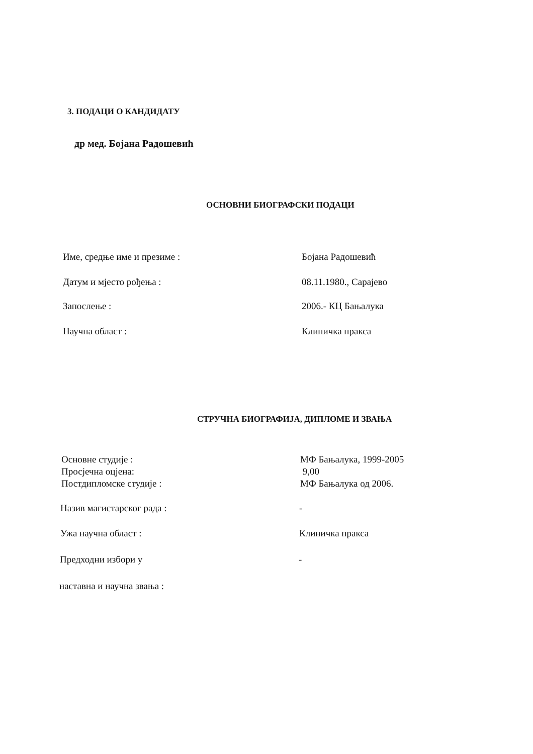3. ПОДАЦИ О КАНДИДАТУ
др мед. Бојана Радошевић
ОСНОВНИ БИОГРАФСКИ ПОДАЦИ
Име, средње име и презиме : Бојана Радошевић
Датум и мјесто рођења : 08.11.1980., Сарајево
Запослење : 2006.- КЦ Бањалука
Научна област : Клиничка пракса
СТРУЧНА БИОГРАФИЈА, ДИПЛОМЕ И ЗВАЊА
Основне студије :
Просјечна оцјена:
Постдипломске студије :
МФ Бањалука, 1999-2005
9,00
МФ Бањалука од 2006.
Назив магистарског рада : -
Ужа научна област : Клиничка пракса
Предходни избори у -
наставна и научна звања :